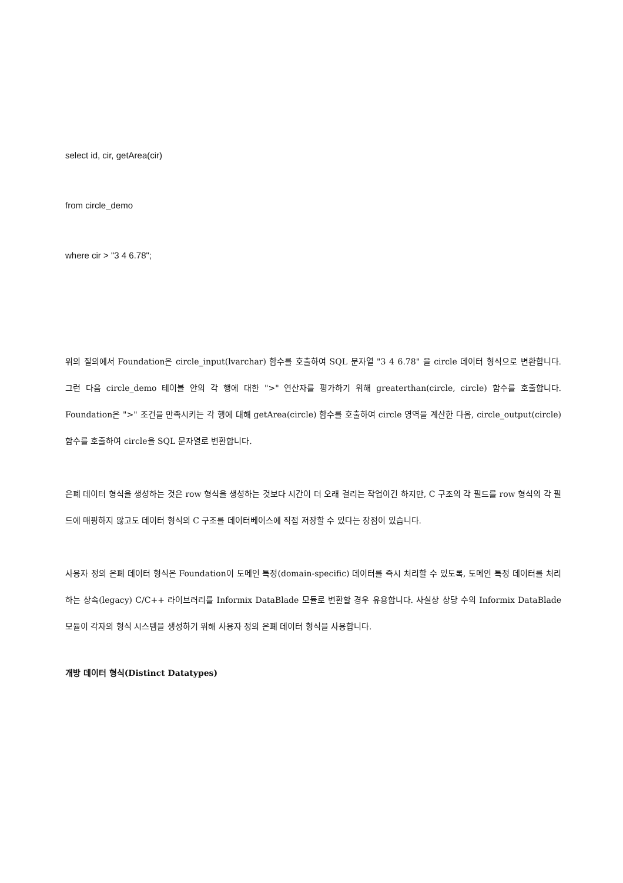select id, cir, getArea(cir)
from circle_demo
where cir > "3 4 6.78";
위의 질의에서 Foundation은 circle_input(lvarchar) 함수를 호출하여 SQL 문자열 "3 4 6.78" 을 circle 데이터 형식으로 변환합니다. 그런 다음 circle_demo 테이블 안의 각 행에 대한 ">" 연산자를 평가하기 위해 greaterthan(circle, circle) 함수를 호출합니다. Foundation은 ">" 조건을 만족시키는 각 행에 대해 getArea(circle) 함수를 호출하여 circle 영역을 계산한 다음, circle_output(circle) 함수를 호출하여 circle을 SQL 문자열로 변환합니다.
은폐 데이터 형식을 생성하는 것은 row 형식을 생성하는 것보다 시간이 더 오래 걸리는 작업이긴 하지만, C 구조의 각 필드를 row 형식의 각 필드에 매핑하지 않고도 데이터 형식의 C 구조를 데이터베이스에 직접 저장할 수 있다는 장점이 있습니다.
사용자 정의 은폐 데이터 형식은 Foundation이 도메인 특정(domain-specific) 데이터를 즉시 처리할 수 있도록, 도메인 특정 데이터를 처리하는 상속(legacy) C/C++ 라이브러리를 Informix DataBlade 모듈로 변환할 경우 유용합니다. 사실상 상당 수의 Informix DataBlade 모듈이 각자의 형식 시스템을 생성하기 위해 사용자 정의 은폐 데이터 형식을 사용합니다.
개방 데이터 형식(Distinct Datatypes)